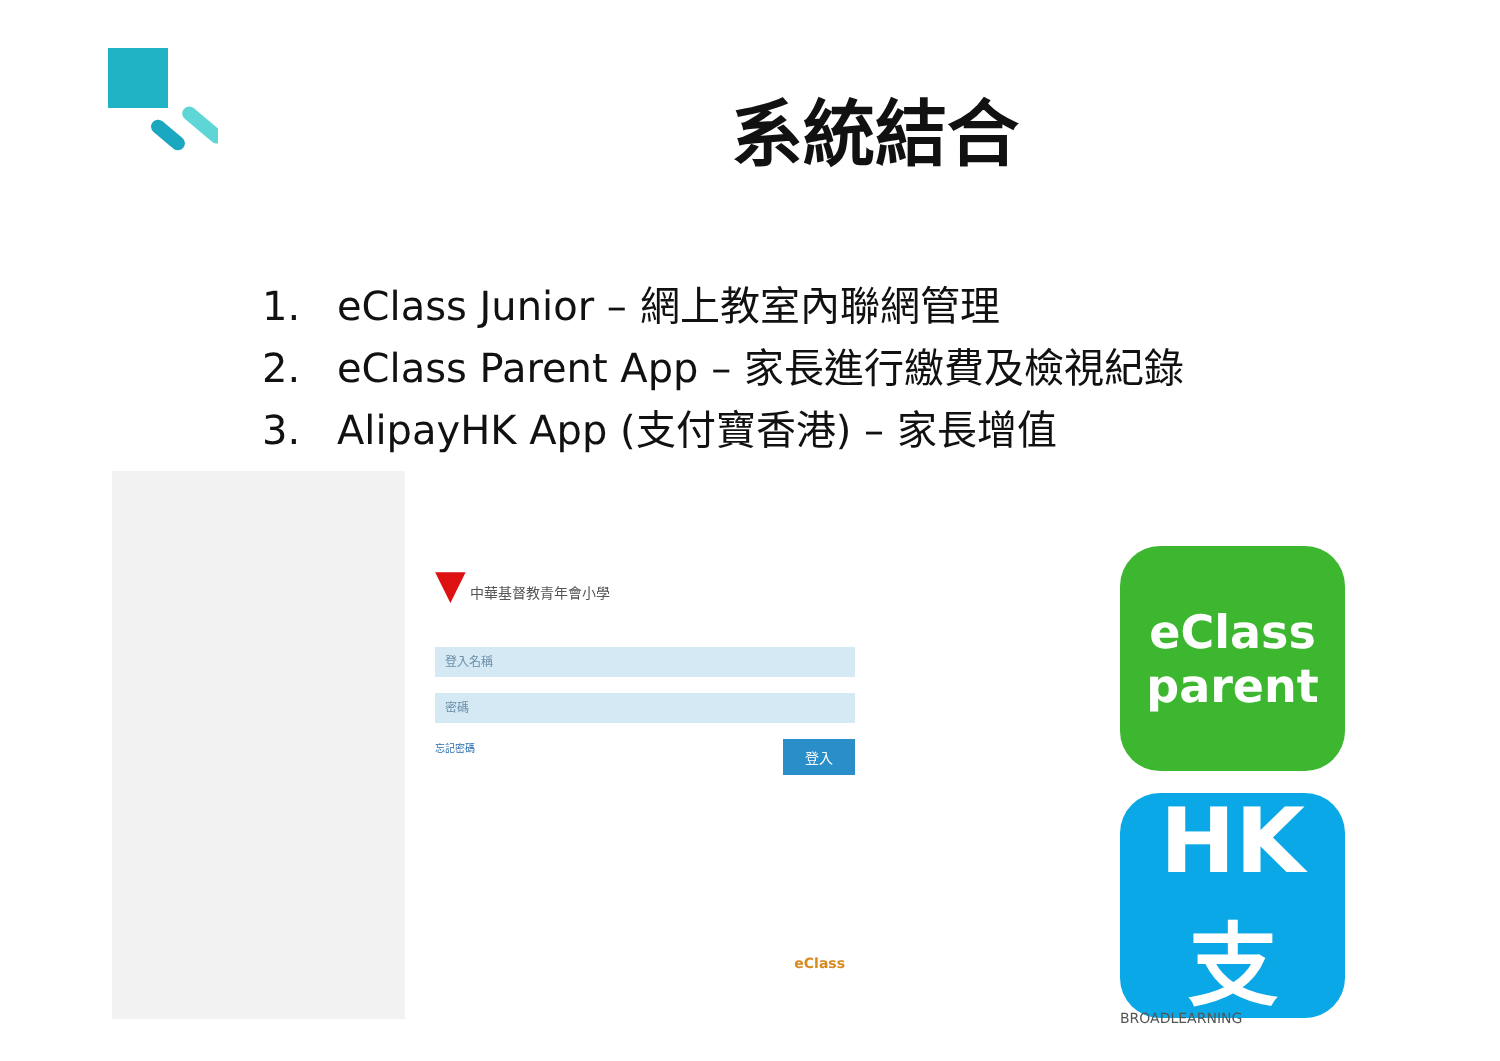系統結合
1. eClass Junior – 網上教室內聯網管理
2. eClass Parent App – 家長進行繳費及檢視紀錄
3. AlipayHK App (支付寶香港) – 家長增值
▼ 中華基督教青年會小學
登入名稱
密碼
忘記密碼 登入
eClass
eClass
parent
HK 支
BROADLEARNING